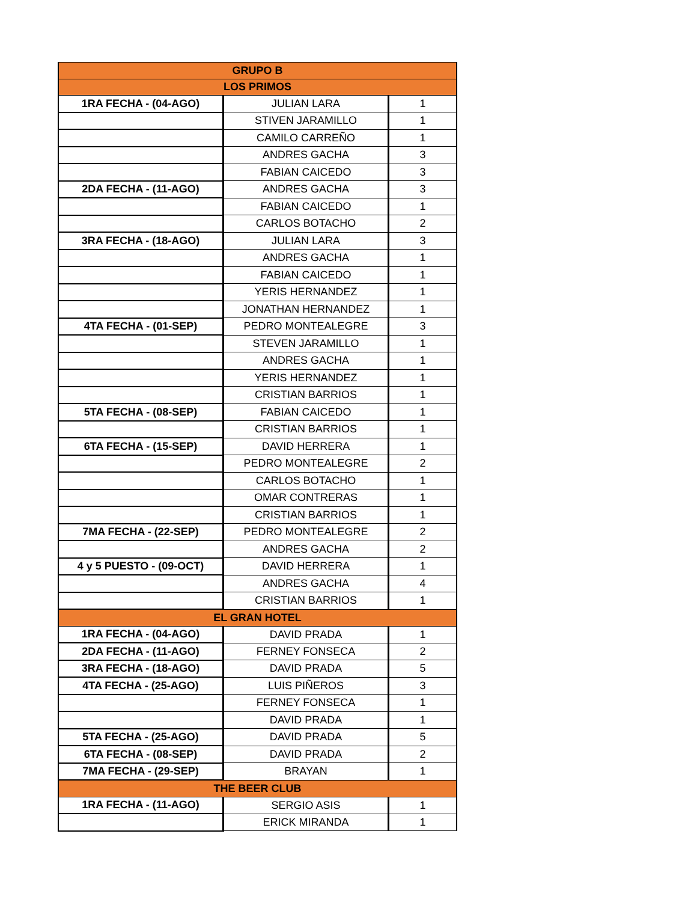| GRUPO B | | |
| --- | --- | --- |
| LOS PRIMOS | | |
| 1RA FECHA - (04-AGO) | JULIAN LARA | 1 |
| | STIVEN JARAMILLO | 1 |
| | CAMILO CARREÑO | 1 |
| | ANDRES GACHA | 3 |
| | FABIAN CAICEDO | 3 |
| 2DA FECHA - (11-AGO) | ANDRES GACHA | 3 |
| | FABIAN CAICEDO | 1 |
| | CARLOS BOTACHO | 2 |
| 3RA FECHA - (18-AGO) | JULIAN LARA | 3 |
| | ANDRES GACHA | 1 |
| | FABIAN CAICEDO | 1 |
| | YERIS HERNANDEZ | 1 |
| | JONATHAN HERNANDEZ | 1 |
| 4TA FECHA - (01-SEP) | PEDRO MONTEALEGRE | 3 |
| | STEVEN JARAMILLO | 1 |
| | ANDRES GACHA | 1 |
| | YERIS HERNANDEZ | 1 |
| | CRISTIAN BARRIOS | 1 |
| 5TA FECHA - (08-SEP) | FABIAN CAICEDO | 1 |
| | CRISTIAN BARRIOS | 1 |
| 6TA FECHA - (15-SEP) | DAVID HERRERA | 1 |
| | PEDRO MONTEALEGRE | 2 |
| | CARLOS BOTACHO | 1 |
| | OMAR CONTRERAS | 1 |
| | CRISTIAN BARRIOS | 1 |
| 7MA FECHA - (22-SEP) | PEDRO MONTEALEGRE | 2 |
| | ANDRES GACHA | 2 |
| 4 y 5 PUESTO - (09-OCT) | DAVID HERRERA | 1 |
| | ANDRES GACHA | 4 |
| | CRISTIAN BARRIOS | 1 |
| EL GRAN HOTEL | | |
| 1RA FECHA - (04-AGO) | DAVID PRADA | 1 |
| 2DA FECHA - (11-AGO) | FERNEY FONSECA | 2 |
| 3RA FECHA - (18-AGO) | DAVID PRADA | 5 |
| 4TA FECHA - (25-AGO) | LUIS PIÑEROS | 3 |
| | FERNEY FONSECA | 1 |
| | DAVID PRADA | 1 |
| 5TA FECHA - (25-AGO) | DAVID PRADA | 5 |
| 6TA FECHA - (08-SEP) | DAVID PRADA | 2 |
| 7MA FECHA - (29-SEP) | BRAYAN | 1 |
| THE BEER CLUB | | |
| 1RA FECHA - (11-AGO) | SERGIO ASIS | 1 |
| | ERICK MIRANDA | 1 |